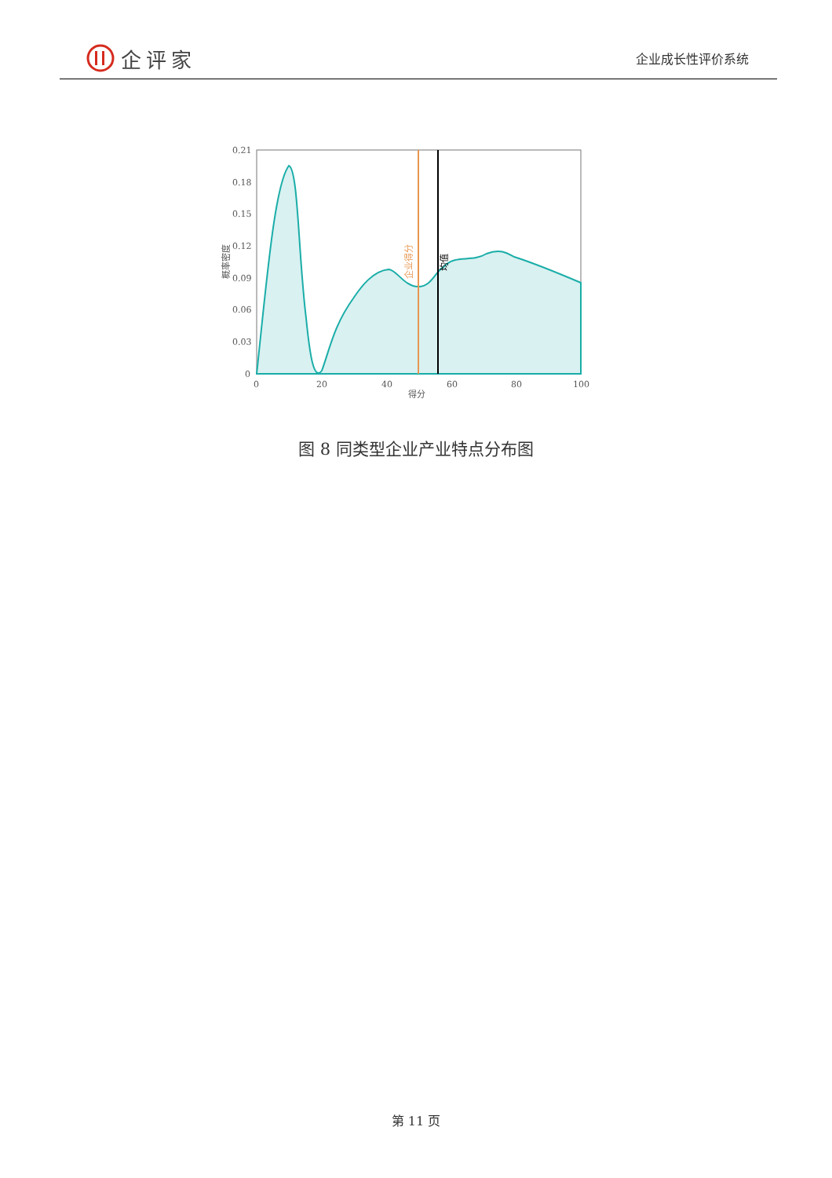企评家
企业成长性评价系统
0.21
0.18
0.15
0.12
0.09
0.06
0.03
0
0
20
40
60
80
100
得分
概率密度
企业得分
均值
图 8 同类型企业产业特点分布图
第 11 页